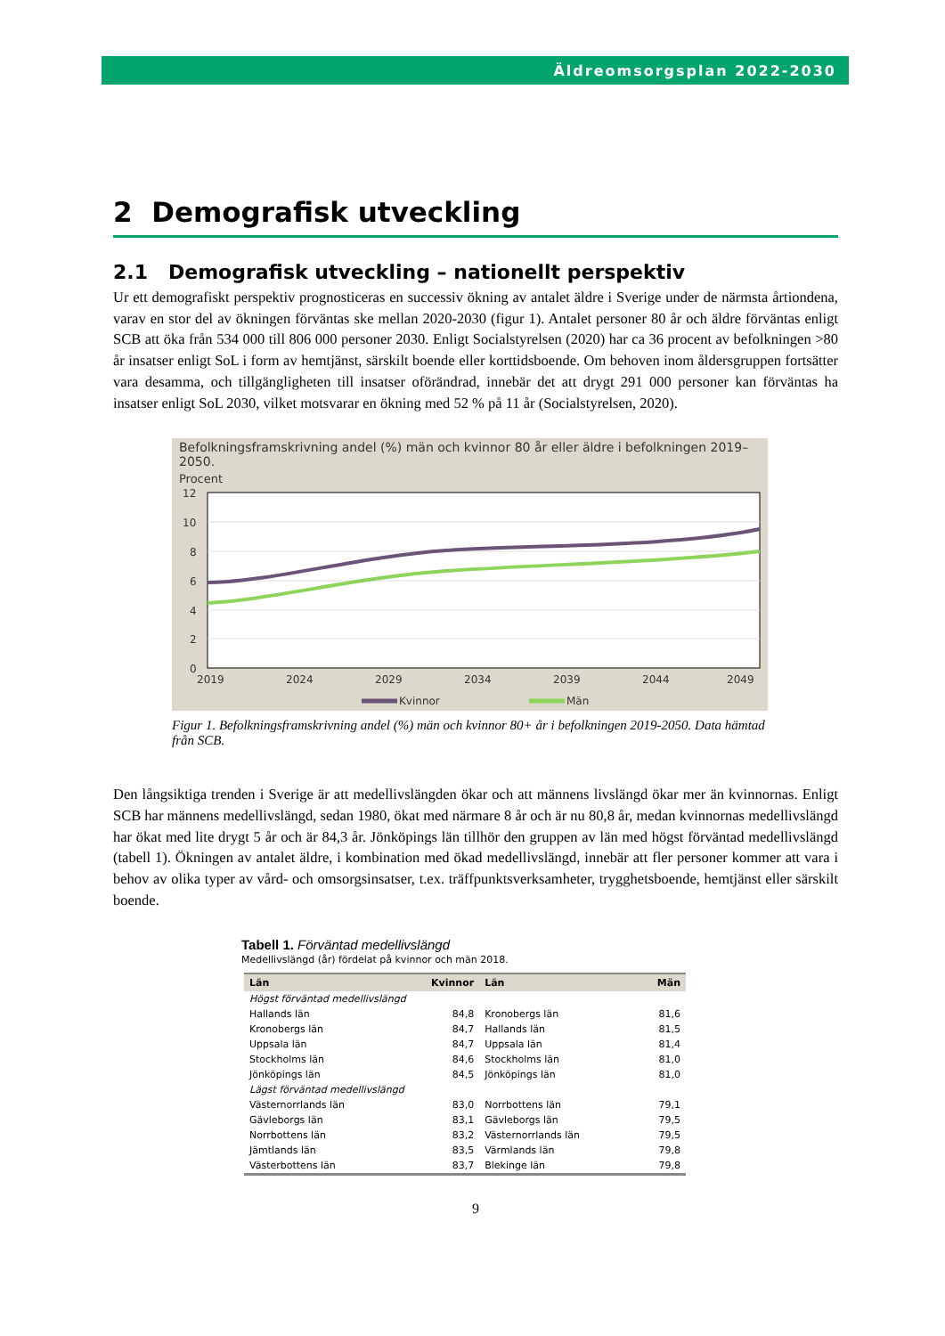Äldreomsorgsplan 2022-2030
2 Demografisk utveckling
2.1 Demografisk utveckling – nationellt perspektiv
Ur ett demografiskt perspektiv prognosticeras en successiv ökning av antalet äldre i Sverige under de närmsta årtiondena, varav en stor del av ökningen förväntas ske mellan 2020-2030 (figur 1). Antalet personer 80 år och äldre förväntas enligt SCB att öka från 534 000 till 806 000 personer 2030. Enligt Socialstyrelsen (2020) har ca 36 procent av befolkningen >80 år insatser enligt SoL i form av hemtjänst, särskilt boende eller korttidsboende. Om behoven inom åldersgruppen fortsätter vara desamma, och tillgängligheten till insatser oförändrad, innebär det att drygt 291 000 personer kan förväntas ha insatser enligt SoL 2030, vilket motsvarar en ökning med 52 % på 11 år (Socialstyrelsen, 2020).
Befolkningsframskrivning andel (%) män och kvinnor 80 år eller äldre i befolkningen 2019–2050.
Procent
12
10
8
6
4
2
0
2019
2024
2029
2034
2039
2044
2049
Kvinnor
Män
Figur 1. Befolkningsframskrivning andel (%) män och kvinnor 80+ år i befolkningen 2019-2050. Data hämtad från SCB.
Den långsiktiga trenden i Sverige är att medellivslängden ökar och att männens livslängd ökar mer än kvinnornas. Enligt SCB har männens medellivslängd, sedan 1980, ökat med närmare 8 år och är nu 80,8 år, medan kvinnornas medellivslängd har ökat med lite drygt 5 år och är 84,3 år. Jönköpings län tillhör den gruppen av län med högst förväntad medellivslängd (tabell 1). Ökningen av antalet äldre, i kombination med ökad medellivslängd, innebär att fler personer kommer att vara i behov av olika typer av vård- och omsorgsinsatser, t.ex. träffpunktsverksamheter, trygghetsboende, hemtjänst eller särskilt boende.
Tabell 1. Förväntad medellivslängd
Medellivslängd (år) fördelat på kvinnor och män 2018.
| Län | Kvinnor | Län | Män |
| --- | --- | --- | --- |
| Högst förväntad medellivslängd | | | |
| Hallands län | 84,8 | Kronobergs län | 81,6 |
| Kronobergs län | 84,7 | Hallands län | 81,5 |
| Uppsala län | 84,7 | Uppsala län | 81,4 |
| Stockholms län | 84,6 | Stockholms län | 81,0 |
| Jönköpings län | 84,5 | Jönköpings län | 81,0 |
| Lägst förväntad medellivslängd | | | |
| Västernorrlands län | 83,0 | Norrbottens län | 79,1 |
| Gävleborgs län | 83,1 | Gävleborgs län | 79,5 |
| Norrbottens län | 83,2 | Västernorrlands län | 79,5 |
| Jämtlands län | 83,5 | Värmlands län | 79,8 |
| Västerbottens län | 83,7 | Blekinge län | 79,8 |
9